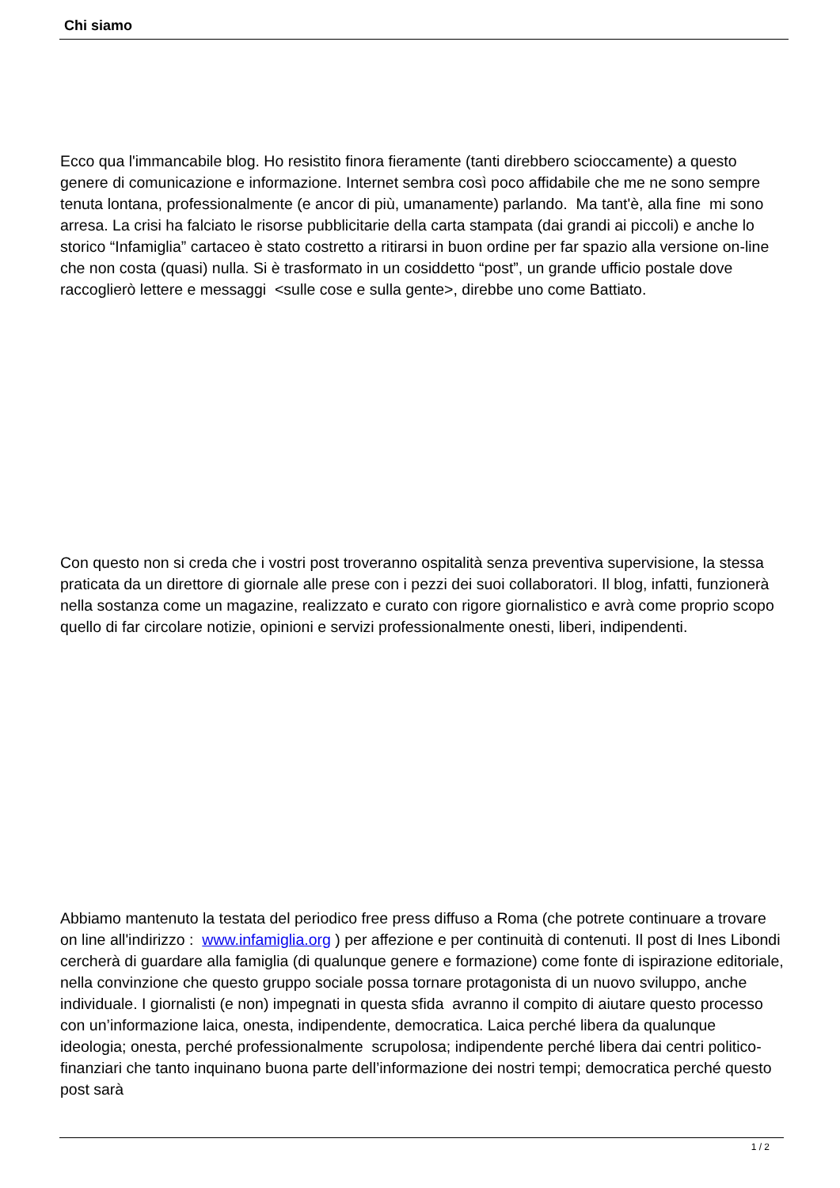Chi siamo
Ecco qua l'immancabile blog. Ho resistito finora fieramente (tanti direbbero scioccamente) a questo genere di comunicazione e informazione. Internet sembra così poco affidabile che me ne sono sempre tenuta lontana, professionalmente (e ancor di più, umanamente) parlando. Ma tant'è, alla fine mi sono arresa. La crisi ha falciato le risorse pubblicitarie della carta stampata (dai grandi ai piccoli) e anche lo storico “Infamiglia” cartaceo è stato costretto a ritirarsi in buon ordine per far spazio alla versione on-line che non costa (quasi) nulla. Si è trasformato in un cosiddetto “post”, un grande ufficio postale dove raccoglierò lettere e messaggi <sulle cose e sulla gente>, direbbe uno come Battiato.
Con questo non si creda che i vostri post troveranno ospitalità senza preventiva supervisione, la stessa praticata da un direttore di giornale alle prese con i pezzi dei suoi collaboratori. Il blog, infatti, funzionerà nella sostanza come un magazine, realizzato e curato con rigore giornalistico e avrà come proprio scopo quello di far circolare notizie, opinioni e servizi professionalmente onesti, liberi, indipendenti.
Abbiamo mantenuto la testata del periodico free press diffuso a Roma (che potrete continuare a trovare on line all'indirizzo : www.infamiglia.org ) per affezione e per continuità di contenuti. Il post di Ines Libondi cercherà di guardare alla famiglia (di qualunque genere e formazione) come fonte di ispirazione editoriale, nella convinzione che questo gruppo sociale possa tornare protagonista di un nuovo sviluppo, anche individuale. I giornalisti (e non) impegnati in questa sfida avranno il compito di aiutare questo processo con un’informazione laica, onesta, indipendente, democratica. Laica perché libera da qualunque ideologia; onesta, perché professionalmente scrupolosa; indipendente perché libera dai centri politico-finanziari che tanto inquinano buona parte dell’informazione dei nostri tempi; democratica perché questo post sarà
1 / 2